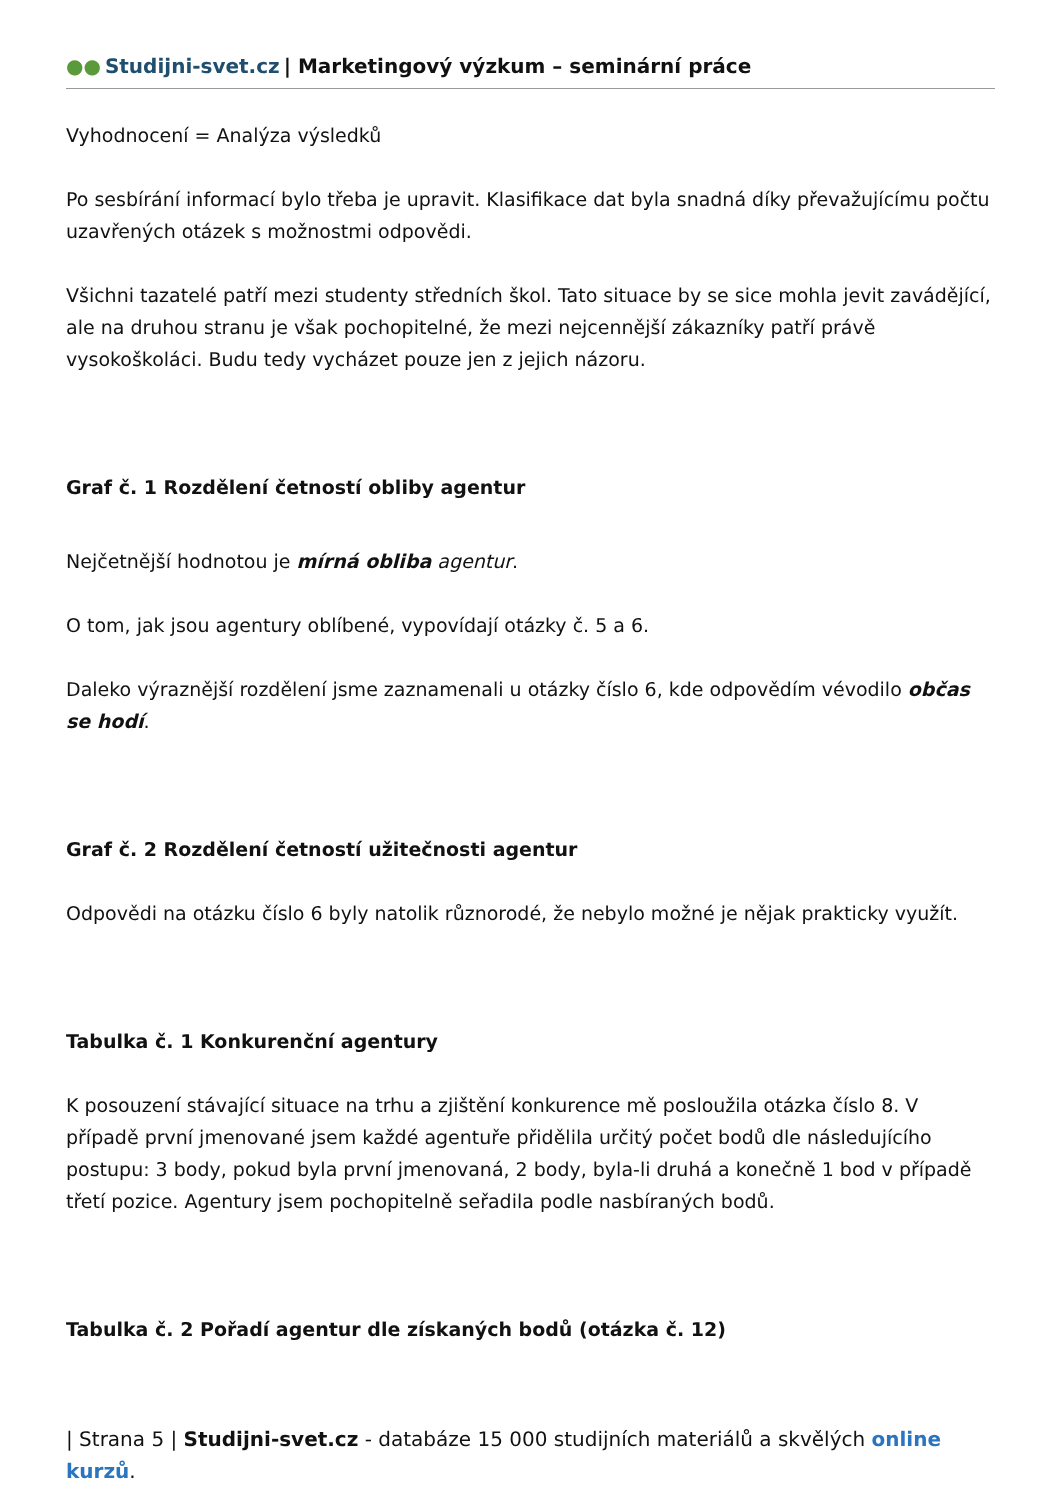●● Studijni-svet.cz | Marketingový výzkum – seminární práce
Vyhodnocení = Analýza výsledků
Po sesbírání informací bylo třeba je upravit. Klasifikace dat byla snadná díky převažujícímu počtu uzavřených otázek s možnostmi odpovědi.
Všichni tazatelé patří mezi studenty středních škol. Tato situace by se sice mohla jevit zavádějící, ale na druhou stranu je však pochopitelné, že mezi nejcennější zákazníky patří právě vysokoškoláci. Budu tedy vycházet pouze jen z jejich názoru.
Graf č. 1 Rozdělení četností obliby agentur
Nejčetnější hodnotou je mírná obliba agentur.
O tom, jak jsou agentury oblíbené, vypovídají otázky č. 5 a 6.
Daleko výraznější rozdělení jsme zaznamenali u otázky číslo 6, kde odpovědím vévodilo občas se hodí.
Graf č. 2 Rozdělení četností užitečnosti agentur
Odpovědi na otázku číslo 6 byly natolik různorodé, že nebylo možné je nějak prakticky využít.
Tabulka č. 1 Konkurenční agentury
K posouzení stávající situace na trhu a zjištění konkurence mě posloužila otázka číslo 8. V případě první jmenované jsem každé agentuře přidělila určitý počet bodů dle následujícího postupu: 3 body, pokud byla první jmenovaná, 2 body, byla-li druhá a konečně 1 bod v případě třetí pozice. Agentury jsem pochopitelně seřadila podle nasbíraných bodů.
Tabulka č. 2 Pořadí agentur dle získaných bodů (otázka č. 12)
| Strana 5 | Studijni-svet.cz - databáze 15 000 studijních materiálů a skvělých online kurzů.